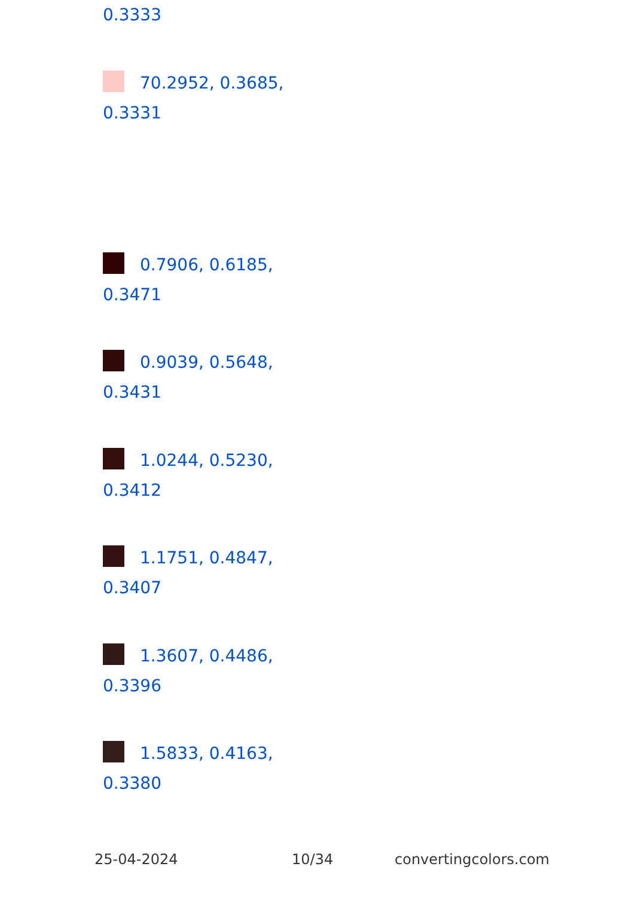0.3333
70.2952, 0.3685, 0.3331
0.7906, 0.6185, 0.3471
0.9039, 0.5648, 0.3431
1.0244, 0.5230, 0.3412
1.1751, 0.4847, 0.3407
1.3607, 0.4486, 0.3396
1.5833, 0.4163, 0.3380
25-04-2024 10/34 convertingcolors.com